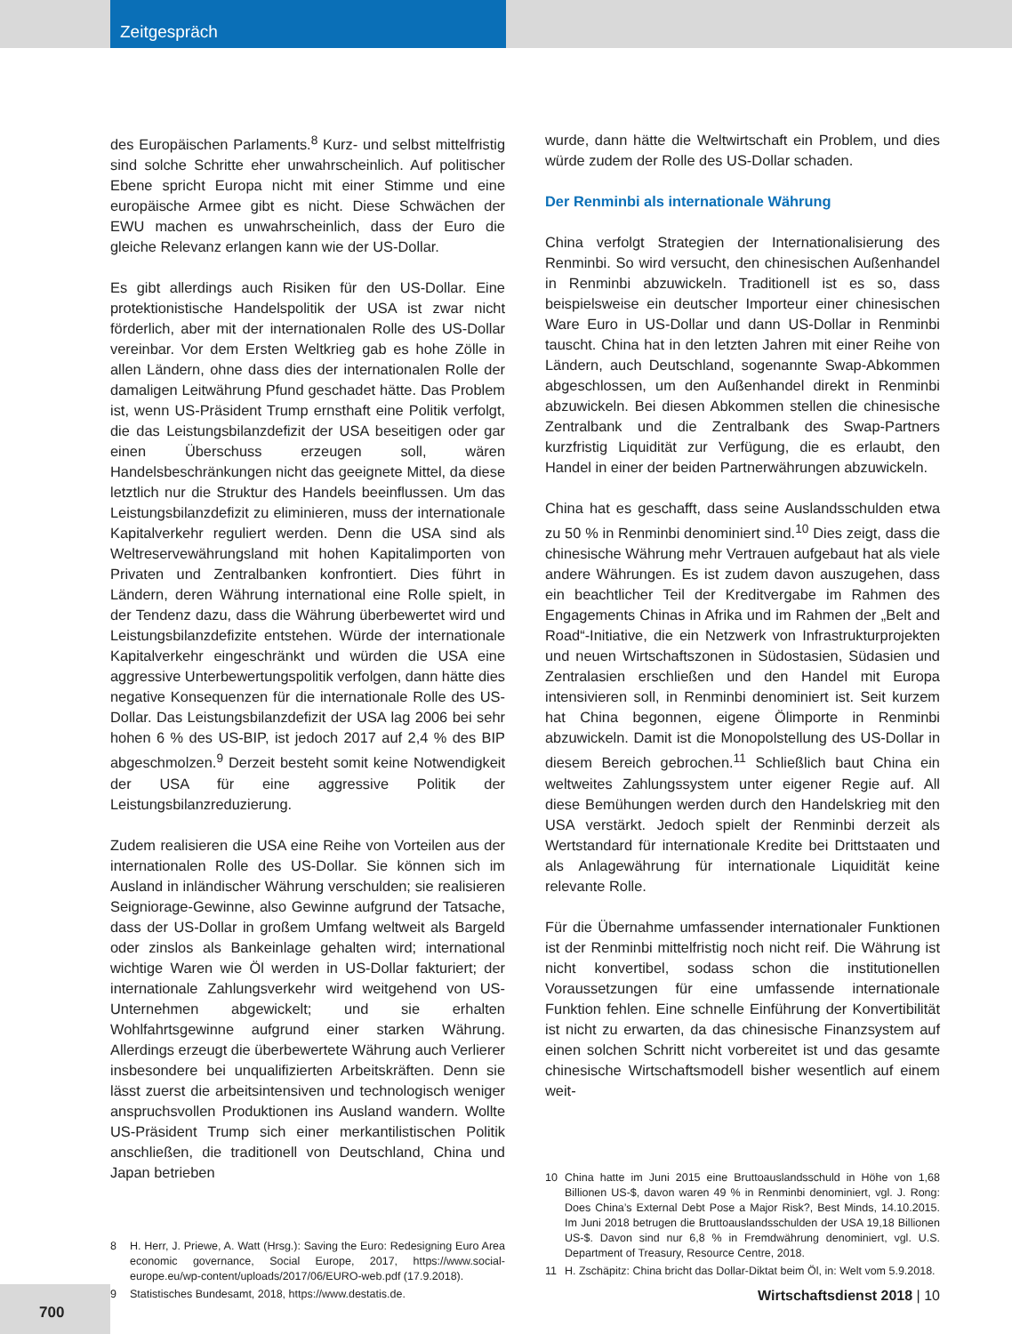Zeitgespräch
des Europäischen Parlaments.<sup>8</sup> Kurz- und selbst mittelfristig sind solche Schritte eher unwahrscheinlich. Auf politischer Ebene spricht Europa nicht mit einer Stimme und eine europäische Armee gibt es nicht. Diese Schwächen der EWU machen es unwahrscheinlich, dass der Euro die gleiche Relevanz erlangen kann wie der US-Dollar.
Es gibt allerdings auch Risiken für den US-Dollar. Eine protektionistische Handelspolitik der USA ist zwar nicht förderlich, aber mit der internationalen Rolle des US-Dollar vereinbar. Vor dem Ersten Weltkrieg gab es hohe Zölle in allen Ländern, ohne dass dies der internationalen Rolle der damaligen Leitwährung Pfund geschadet hätte. Das Problem ist, wenn US-Präsident Trump ernsthaft eine Politik verfolgt, die das Leistungsbilanzdefizit der USA beseitigen oder gar einen Überschuss erzeugen soll, wären Handelsbeschränkungen nicht das geeignete Mittel, da diese letztlich nur die Struktur des Handels beeinflussen. Um das Leistungsbilanzdefizit zu eliminieren, muss der internationale Kapitalverkehr reguliert werden. Denn die USA sind als Weltreservewährungsland mit hohen Kapitalimporten von Privaten und Zentralbanken konfrontiert. Dies führt in Ländern, deren Währung international eine Rolle spielt, in der Tendenz dazu, dass die Währung überbewertet wird und Leistungsbilanzdefizite entstehen. Würde der internationale Kapitalverkehr eingeschränkt und würden die USA eine aggressive Unterbewertungspolitik verfolgen, dann hätte dies negative Konsequenzen für die internationale Rolle des US-Dollar. Das Leistungsbilanzdefizit der USA lag 2006 bei sehr hohen 6 % des US-BIP, ist jedoch 2017 auf 2,4 % des BIP abgeschmolzen.<sup>9</sup> Derzeit besteht somit keine Notwendigkeit der USA für eine aggressive Politik der Leistungsbilanzreduzierung.
Zudem realisieren die USA eine Reihe von Vorteilen aus der internationalen Rolle des US-Dollar. Sie können sich im Ausland in inländischer Währung verschulden; sie realisieren Seigniorage-Gewinne, also Gewinne aufgrund der Tatsache, dass der US-Dollar in großem Umfang weltweit als Bargeld oder zinslos als Bankeinlage gehalten wird; international wichtige Waren wie Öl werden in US-Dollar fakturiert; der internationale Zahlungsverkehr wird weitgehend von US-Unternehmen abgewickelt; und sie erhalten Wohlfahrtsgewinne aufgrund einer starken Währung. Allerdings erzeugt die überbewertete Währung auch Verlierer insbesondere bei unqualifizierten Arbeitskräften. Denn sie lässt zuerst die arbeitsintensiven und technologisch weniger anspruchsvollen Produktionen ins Ausland wandern. Wollte US-Präsident Trump sich einer merkantilistischen Politik anschließen, die traditionell von Deutschland, China und Japan betrieben
8 H. Herr, J. Priewe, A. Watt (Hrsg.): Saving the Euro: Redesigning Euro Area economic governance, Social Europe, 2017, https://www.social-europe.eu/wp-content/uploads/2017/06/EURO-web.pdf (17.9.2018).
9 Statistisches Bundesamt, 2018, https://www.destatis.de.
wurde, dann hätte die Weltwirtschaft ein Problem, und dies würde zudem der Rolle des US-Dollar schaden.
Der Renminbi als internationale Währung
China verfolgt Strategien der Internationalisierung des Renminbi. So wird versucht, den chinesischen Außenhandel in Renminbi abzuwickeln. Traditionell ist es so, dass beispielsweise ein deutscher Importeur einer chinesischen Ware Euro in US-Dollar und dann US-Dollar in Renminbi tauscht. China hat in den letzten Jahren mit einer Reihe von Ländern, auch Deutschland, sogenannte Swap-Abkommen abgeschlossen, um den Außenhandel direkt in Renminbi abzuwickeln. Bei diesen Abkommen stellen die chinesische Zentralbank und die Zentralbank des Swap-Partners kurzfristig Liquidität zur Verfügung, die es erlaubt, den Handel in einer der beiden Partnerwährungen abzuwickeln.
China hat es geschafft, dass seine Auslandsschulden etwa zu 50 % in Renminbi denominiert sind.<sup>10</sup> Dies zeigt, dass die chinesische Währung mehr Vertrauen aufgebaut hat als viele andere Währungen. Es ist zudem davon auszugehen, dass ein beachtlicher Teil der Kreditvergabe im Rahmen des Engagements Chinas in Afrika und im Rahmen der „Belt and Road“-Initiative, die ein Netzwerk von Infrastrukturprojekten und neuen Wirtschaftszonen in Südostasien, Südasien und Zentralasien erschließen und den Handel mit Europa intensivieren soll, in Renminbi denominiert ist. Seit kurzem hat China begonnen, eigene Ölimporte in Renminbi abzuwickeln. Damit ist die Monopolstellung des US-Dollar in diesem Bereich gebrochen.<sup>11</sup> Schließlich baut China ein weltweites Zahlungssystem unter eigener Regie auf. All diese Bemühungen werden durch den Handelskrieg mit den USA verstärkt. Jedoch spielt der Renminbi derzeit als Wertstandard für internationale Kredite bei Drittstaaten und als Anlagewährung für internationale Liquidität keine relevante Rolle.
Für die Übernahme umfassender internationaler Funktionen ist der Renminbi mittelfristig noch nicht reif. Die Währung ist nicht konvertibel, sodass schon die institutionellen Voraussetzungen für eine umfassende internationale Funktion fehlen. Eine schnelle Einführung der Konvertibilität ist nicht zu erwarten, da das chinesische Finanzsystem auf einen solchen Schritt nicht vorbereitet ist und das gesamte chinesische Wirtschaftsmodell bisher wesentlich auf einem weit-
10 China hatte im Juni 2015 eine Bruttoauslandsschuld in Höhe von 1,68 Billionen US-$, davon waren 49 % in Renminbi denominiert, vgl. J. Rong: Does China’s External Debt Pose a Major Risk?, Best Minds, 14.10.2015. Im Juni 2018 betrugen die Bruttoauslandsschulden der USA 19,18 Billionen US-$. Davon sind nur 6,8 % in Fremdwährung denominiert, vgl. U.S. Department of Treasury, Resource Centre, 2018.
11 H. Zschäpitz: China bricht das Dollar-Diktat beim Öl, in: Welt vom 5.9.2018.
700
Wirtschaftsdienst 2018 | 10